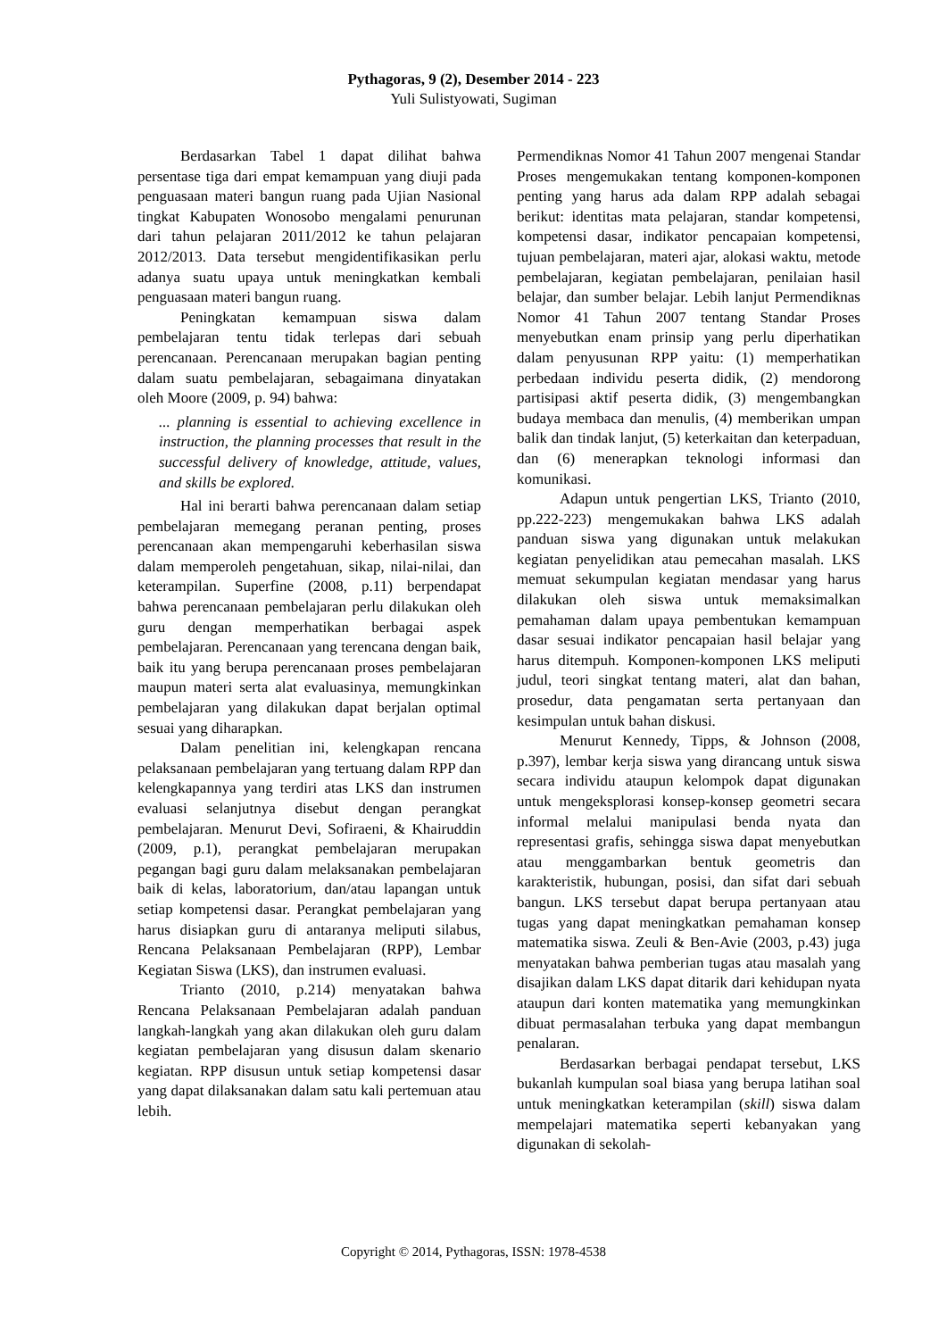Pythagoras, 9 (2), Desember 2014 - 223
Yuli Sulistyowati, Sugiman
Berdasarkan Tabel 1 dapat dilihat bahwa persentase tiga dari empat kemampuan yang diuji pada penguasaan materi bangun ruang pada Ujian Nasional tingkat Kabupaten Wonosobo mengalami penurunan dari tahun pelajaran 2011/2012 ke tahun pelajaran 2012/2013. Data tersebut mengidentifikasikan perlu adanya suatu upaya untuk meningkatkan kembali penguasaan materi bangun ruang.
Peningkatan kemampuan siswa dalam pembelajaran tentu tidak terlepas dari sebuah perencanaan. Perencanaan merupakan bagian penting dalam suatu pembelajaran, sebagaimana dinyatakan oleh Moore (2009, p. 94) bahwa:
... planning is essential to achieving excellence in instruction, the planning processes that result in the successful delivery of knowledge, attitude, values, and skills be explored.
Hal ini berarti bahwa perencanaan dalam setiap pembelajaran memegang peranan penting, proses perencanaan akan mempengaruhi keberhasilan siswa dalam memperoleh pengetahuan, sikap, nilai-nilai, dan keterampilan. Superfine (2008, p.11) berpendapat bahwa perencanaan pembelajaran perlu dilakukan oleh guru dengan memperhatikan berbagai aspek pembelajaran. Perencanaan yang terencana dengan baik, baik itu yang berupa perencanaan proses pembelajaran maupun materi serta alat evaluasinya, memungkinkan pembelajaran yang dilakukan dapat berjalan optimal sesuai yang diharapkan.
Dalam penelitian ini, kelengkapan rencana pelaksanaan pembelajaran yang tertuang dalam RPP dan kelengkapannya yang terdiri atas LKS dan instrumen evaluasi selanjutnya disebut dengan perangkat pembelajaran. Menurut Devi, Sofiraeni, & Khairuddin (2009, p.1), perangkat pembelajaran merupakan pegangan bagi guru dalam melaksanakan pembelajaran baik di kelas, laboratorium, dan/atau lapangan untuk setiap kompetensi dasar. Perangkat pembelajaran yang harus disiapkan guru di antaranya meliputi silabus, Rencana Pelaksanaan Pembelajaran (RPP), Lembar Kegiatan Siswa (LKS), dan instrumen evaluasi.
Trianto (2010, p.214) menyatakan bahwa Rencana Pelaksanaan Pembelajaran adalah panduan langkah-langkah yang akan dilakukan oleh guru dalam kegiatan pembelajaran yang disusun dalam skenario kegiatan. RPP disusun untuk setiap kompetensi dasar yang dapat dilaksanakan dalam satu kali pertemuan atau lebih.
Permendiknas Nomor 41 Tahun 2007 mengenai Standar Proses mengemukakan tentang komponen-komponen penting yang harus ada dalam RPP adalah sebagai berikut: identitas mata pelajaran, standar kompetensi, kompetensi dasar, indikator pencapaian kompetensi, tujuan pembelajaran, materi ajar, alokasi waktu, metode pembelajaran, kegiatan pembelajaran, penilaian hasil belajar, dan sumber belajar. Lebih lanjut Permendiknas Nomor 41 Tahun 2007 tentang Standar Proses menyebutkan enam prinsip yang perlu diperhatikan dalam penyusunan RPP yaitu: (1) memperhatikan perbedaan individu peserta didik, (2) mendorong partisipasi aktif peserta didik, (3) mengembangkan budaya membaca dan menulis, (4) memberikan umpan balik dan tindak lanjut, (5) keterkaitan dan keterpaduan, dan (6) menerapkan teknologi informasi dan komunikasi.
Adapun untuk pengertian LKS, Trianto (2010, pp.222-223) mengemukakan bahwa LKS adalah panduan siswa yang digunakan untuk melakukan kegiatan penyelidikan atau pemecahan masalah. LKS memuat sekumpulan kegiatan mendasar yang harus dilakukan oleh siswa untuk memaksimalkan pemahaman dalam upaya pembentukan kemampuan dasar sesuai indikator pencapaian hasil belajar yang harus ditempuh. Komponen-komponen LKS meliputi judul, teori singkat tentang materi, alat dan bahan, prosedur, data pengamatan serta pertanyaan dan kesimpulan untuk bahan diskusi.
Menurut Kennedy, Tipps, & Johnson (2008, p.397), lembar kerja siswa yang dirancang untuk siswa secara individu ataupun kelompok dapat digunakan untuk mengeksplorasi konsep-konsep geometri secara informal melalui manipulasi benda nyata dan representasi grafis, sehingga siswa dapat menyebutkan atau menggambarkan bentuk geometris dan karakteristik, hubungan, posisi, dan sifat dari sebuah bangun. LKS tersebut dapat berupa pertanyaan atau tugas yang dapat meningkatkan pemahaman konsep matematika siswa. Zeuli & Ben-Avie (2003, p.43) juga menyatakan bahwa pemberian tugas atau masalah yang disajikan dalam LKS dapat ditarik dari kehidupan nyata ataupun dari konten matematika yang memungkinkan dibuat permasalahan terbuka yang dapat membangun penalaran.
Berdasarkan berbagai pendapat tersebut, LKS bukanlah kumpulan soal biasa yang berupa latihan soal untuk meningkatkan keterampilan (skill) siswa dalam mempelajari matematika seperti kebanyakan yang digunakan di sekolah-
Copyright © 2014, Pythagoras, ISSN: 1978-4538